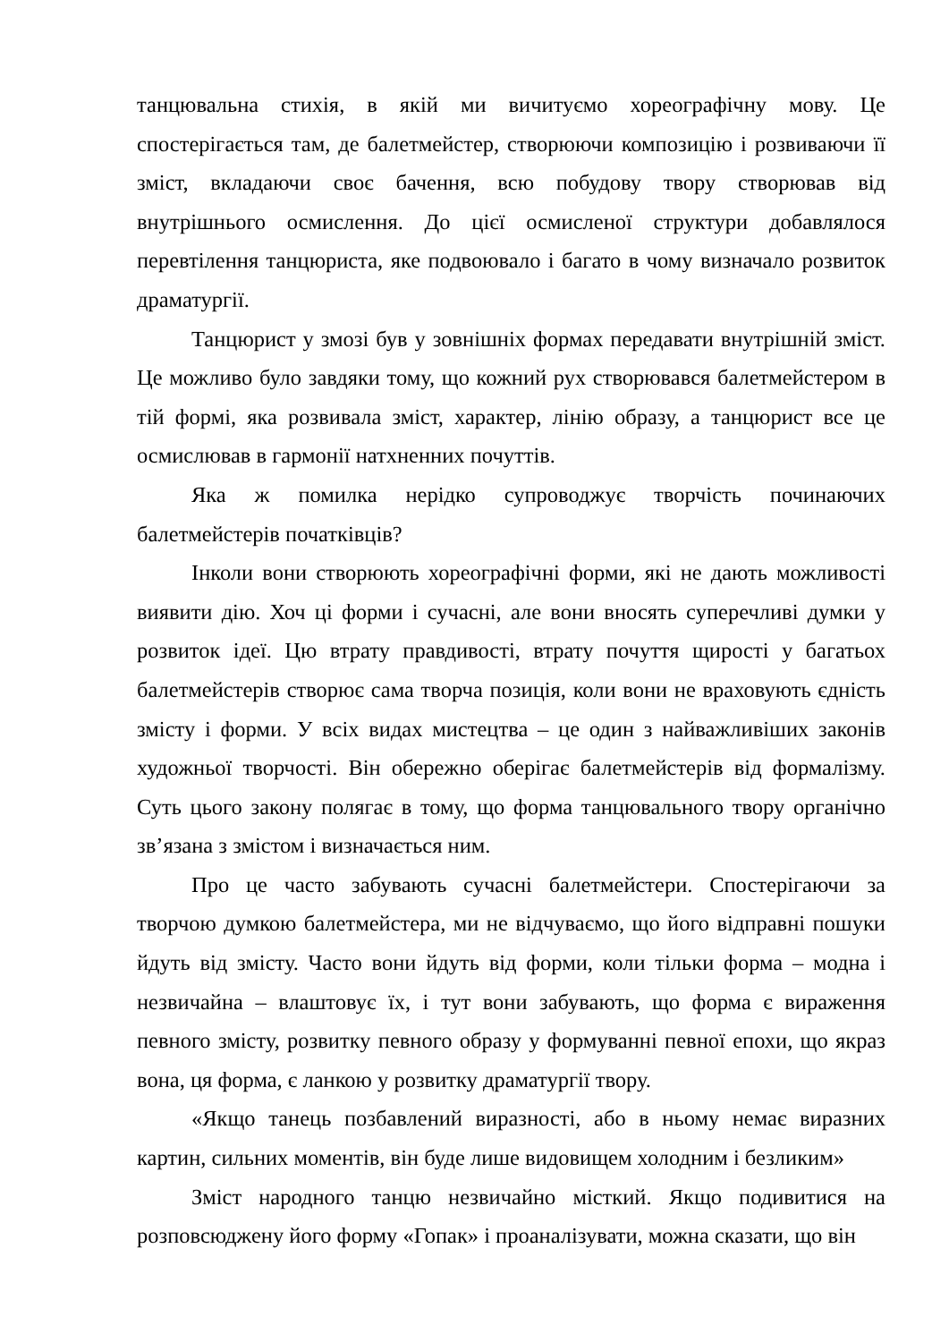танцювальна стихія, в якій ми вичитуємо хореографічну мову. Це спостерігається там, де балетмейстер, створюючи композицію і розвиваючи її зміст, вкладаючи своє бачення, всю побудову твору створював від внутрішнього осмислення. До цієї осмисленої структури добавлялося перевтілення танцюриста, яке подвоювало і багато в чому визначало розвиток драматургії.
Танцюрист у змозі був у зовнішніх формах передавати внутрішній зміст. Це можливо було завдяки тому, що кожний рух створювався балетмейстером в тій формі, яка розвивала зміст, характер, лінію образу, а танцюрист все це осмислював в гармонії натхненних почуттів.
Яка ж помилка нерідко супроводжує творчість починаючих балетмейстерів початківців?
Інколи вони створюють хореографічні форми, які не дають можливості виявити дію. Хоч ці форми і сучасні, але вони вносять суперечливі думки у розвиток ідеї. Цю втрату правдивості, втрату почуття щирості у багатьох балетмейстерів створює сама творча позиція, коли вони не враховують єдність змісту і форми. У всіх видах мистецтва – це один з найважливіших законів художньої творчості. Він обережно оберігає балетмейстерів від формалізму. Суть цього закону полягає в тому, що форма танцювального твору органічно зв’язана з змістом і визначається ним.
Про це часто забувають сучасні балетмейстери. Спостерігаючи за творчою думкою балетмейстера, ми не відчуваємо, що його відправні пошуки йдуть від змісту. Часто вони йдуть від форми, коли тільки форма – модна і незвичайна – влаштовує їх, і тут вони забувають, що форма є вираження певного змісту, розвитку певного образу у формуванні певної епохи, що якраз вона, ця форма, є ланкою у розвитку драматургії твору.
«Якщо танець позбавлений виразності, або в ньому немає виразних картин, сильних моментів, він буде лише видовищем холодним і безликим»
Зміст народного танцю незвичайно місткий. Якщо подивитися на розповсюджену його форму «Гопак» і проаналізувати, можна сказати, що він